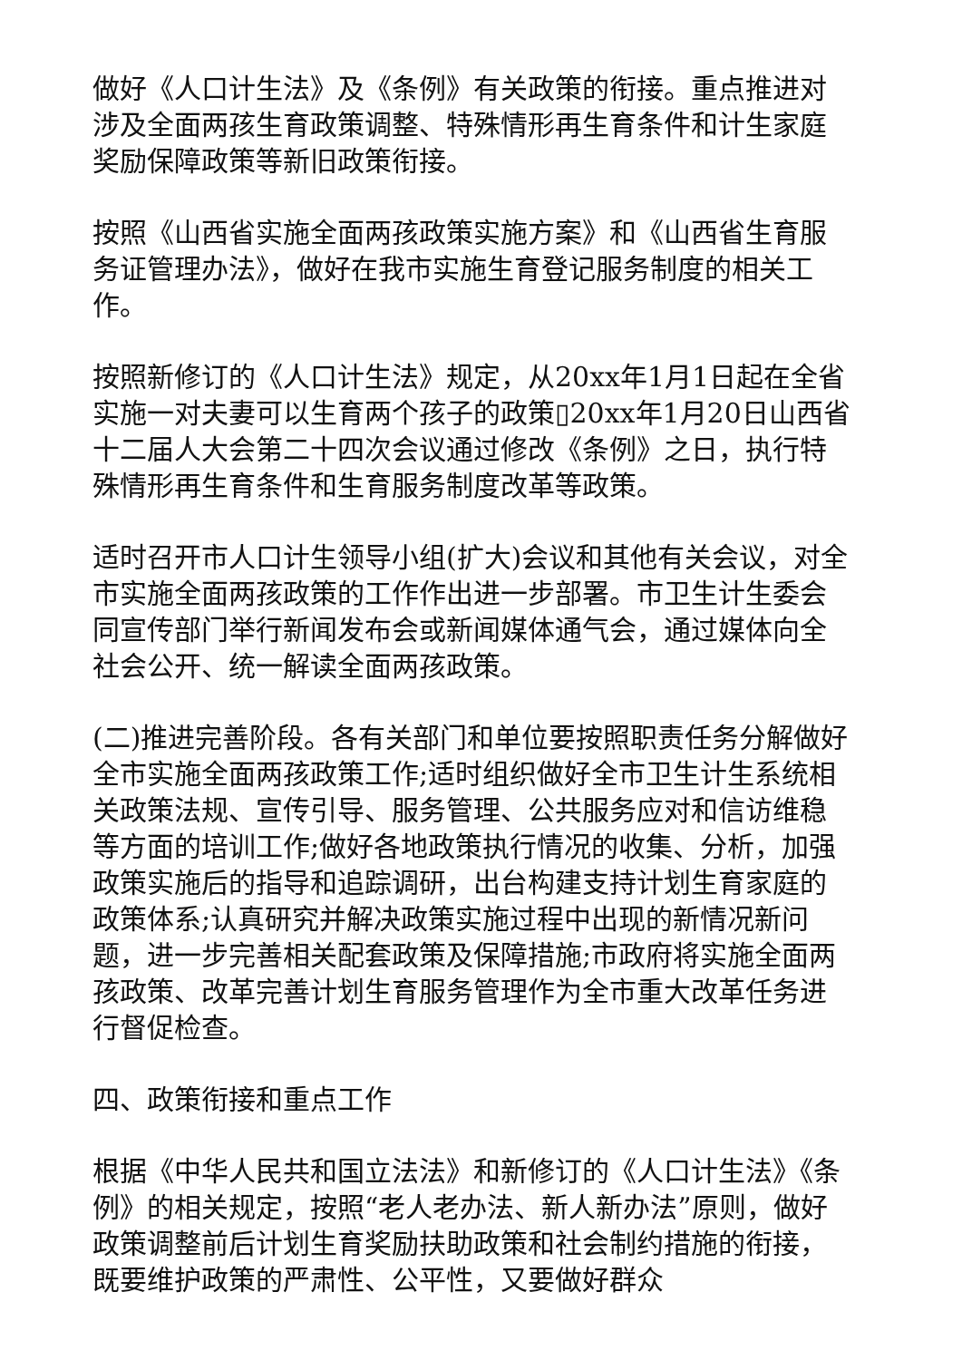做好《人口计生法》及《条例》有关政策的衔接。重点推进对涉及全面两孩生育政策调整、特殊情形再生育条件和计生家庭奖励保障政策等新旧政策衔接。
按照《山西省实施全面两孩政策实施方案》和《山西省生育服务证管理办法》，做好在我市实施生育登记服务制度的相关工作。
按照新修订的《人口计生法》规定，从20xx年1月1日起在全省实施一对夫妻可以生育两个孩子的政策▯20xx年1月20日山西省十二届人大会第二十四次会议通过修改《条例》之日，执行特殊情形再生育条件和生育服务制度改革等政策。
适时召开市人口计生领导小组(扩大)会议和其他有关会议，对全市实施全面两孩政策的工作作出进一步部署。市卫生计生委会同宣传部门举行新闻发布会或新闻媒体通气会，通过媒体向全社会公开、统一解读全面两孩政策。
(二)推进完善阶段。各有关部门和单位要按照职责任务分解做好全市实施全面两孩政策工作;适时组织做好全市卫生计生系统相关政策法规、宣传引导、服务管理、公共服务应对和信访维稳等方面的培训工作;做好各地政策执行情况的收集、分析，加强政策实施后的指导和追踪调研，出台构建支持计划生育家庭的政策体系;认真研究并解决政策实施过程中出现的新情况新问题，进一步完善相关配套政策及保障措施;市政府将实施全面两孩政策、改革完善计划生育服务管理作为全市重大改革任务进行督促检查。
四、政策衔接和重点工作
根据《中华人民共和国立法法》和新修订的《人口计生法》《条例》的相关规定，按照“老人老办法、新人新办法”原则，做好政策调整前后计划生育奖励扶助政策和社会制约措施的衔接，既要维护政策的严肃性、公平性，又要做好群众